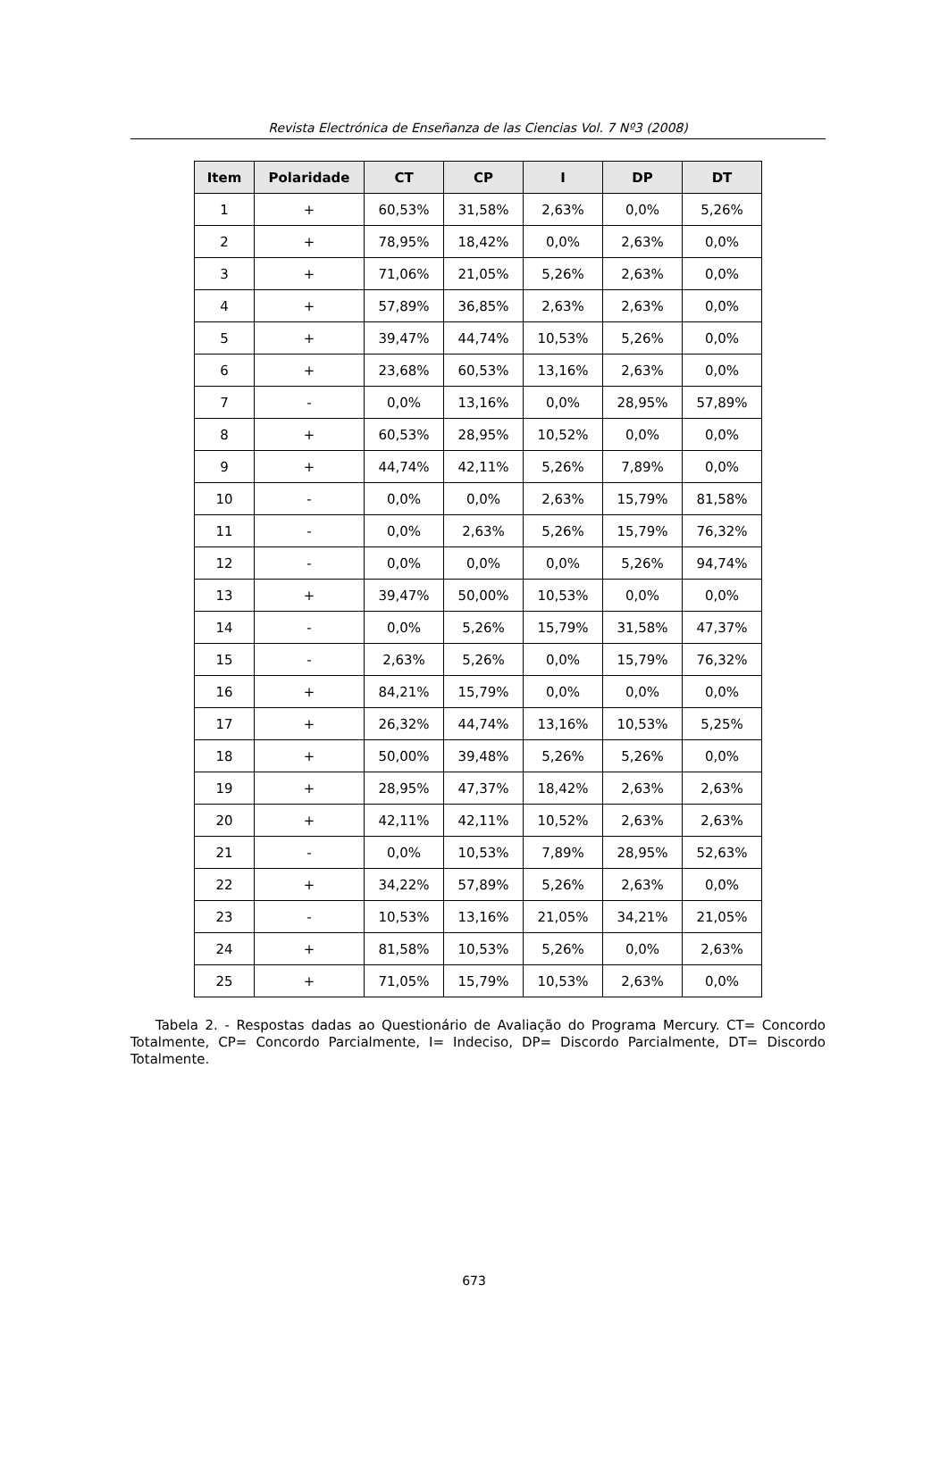Revista Electrónica de Enseñanza de las Ciencias Vol. 7 Nº3 (2008)
| Item | Polaridade | CT | CP | I | DP | DT |
| --- | --- | --- | --- | --- | --- | --- |
| 1 | + | 60,53% | 31,58% | 2,63% | 0,0% | 5,26% |
| 2 | + | 78,95% | 18,42% | 0,0% | 2,63% | 0,0% |
| 3 | + | 71,06% | 21,05% | 5,26% | 2,63% | 0,0% |
| 4 | + | 57,89% | 36,85% | 2,63% | 2,63% | 0,0% |
| 5 | + | 39,47% | 44,74% | 10,53% | 5,26% | 0,0% |
| 6 | + | 23,68% | 60,53% | 13,16% | 2,63% | 0,0% |
| 7 | - | 0,0% | 13,16% | 0,0% | 28,95% | 57,89% |
| 8 | + | 60,53% | 28,95% | 10,52% | 0,0% | 0,0% |
| 9 | + | 44,74% | 42,11% | 5,26% | 7,89% | 0,0% |
| 10 | - | 0,0% | 0,0% | 2,63% | 15,79% | 81,58% |
| 11 | - | 0,0% | 2,63% | 5,26% | 15,79% | 76,32% |
| 12 | - | 0,0% | 0,0% | 0,0% | 5,26% | 94,74% |
| 13 | + | 39,47% | 50,00% | 10,53% | 0,0% | 0,0% |
| 14 | - | 0,0% | 5,26% | 15,79% | 31,58% | 47,37% |
| 15 | - | 2,63% | 5,26% | 0,0% | 15,79% | 76,32% |
| 16 | + | 84,21% | 15,79% | 0,0% | 0,0% | 0,0% |
| 17 | + | 26,32% | 44,74% | 13,16% | 10,53% | 5,25% |
| 18 | + | 50,00% | 39,48% | 5,26% | 5,26% | 0,0% |
| 19 | + | 28,95% | 47,37% | 18,42% | 2,63% | 2,63% |
| 20 | + | 42,11% | 42,11% | 10,52% | 2,63% | 2,63% |
| 21 | - | 0,0% | 10,53% | 7,89% | 28,95% | 52,63% |
| 22 | + | 34,22% | 57,89% | 5,26% | 2,63% | 0,0% |
| 23 | - | 10,53% | 13,16% | 21,05% | 34,21% | 21,05% |
| 24 | + | 81,58% | 10,53% | 5,26% | 0,0% | 2,63% |
| 25 | + | 71,05% | 15,79% | 10,53% | 2,63% | 0,0% |
Tabela 2. - Respostas dadas ao Questionário de Avaliação do Programa Mercury. CT= Concordo Totalmente, CP= Concordo Parcialmente, I= Indeciso, DP= Discordo Parcialmente, DT= Discordo Totalmente.
673